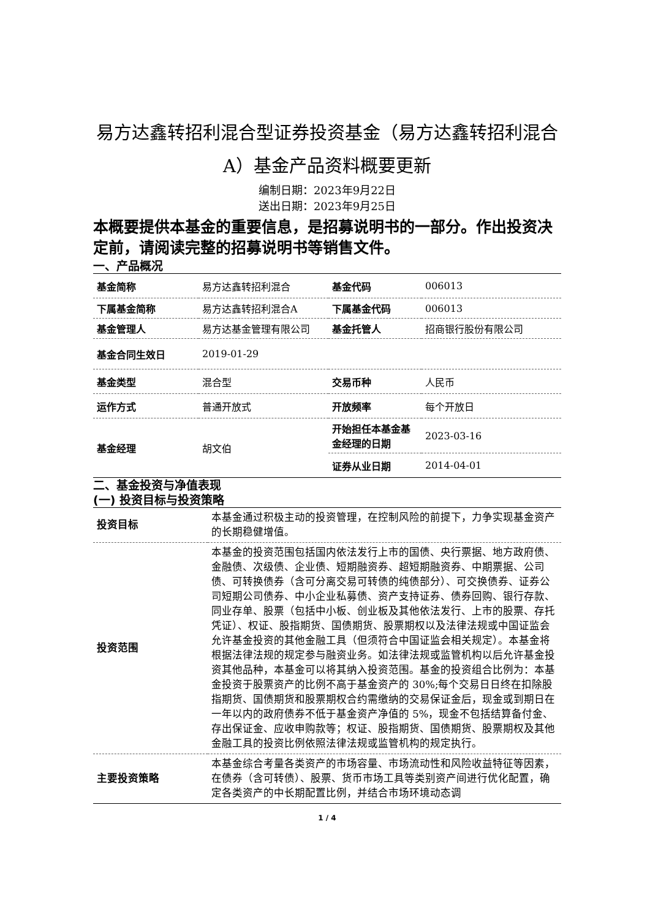易方达鑫转招利混合型证券投资基金（易方达鑫转招利混合A）基金产品资料概要更新
编制日期：2023年9月22日
送出日期：2023年9月25日
本概要提供本基金的重要信息，是招募说明书的一部分。作出投资决定前，请阅读完整的招募说明书等销售文件。
一、产品概况
| 基金简称 | 易方达鑫转招利混合 | 基金代码 | 006013 |
| 下属基金简称 | 易方达鑫转招利混合A | 下属基金代码 | 006013 |
| 基金管理人 | 易方达基金管理有限公司 | 基金托管人 | 招商银行股份有限公司 |
| 基金合同生效日 | 2019-01-29 | | |
| 基金类型 | 混合型 | 交易币种 | 人民币 |
| 运作方式 | 普通开放式 | 开放频率 | 每个开放日 |
| 基金经理 | 胡文伯 | 开始担任本基金基金经理的日期 | 2023-03-16 |
| | | 证券从业日期 | 2014-04-01 |
二、基金投资与净值表现
(一) 投资目标与投资策略
| 投资目标 | 本基金通过积极主动的投资管理，在控制风险的前提下，力争实现基金资产的长期稳健增值。 |
| 投资范围 | 本基金的投资范围包括国内依法发行上市的国债、央行票据、地方政府债、金融债、次级债、企业债、短期融资券、超短期融资券、中期票据、公司债、可转换债券（含可分离交易可转债的纯债部分）、可交换债券、证券公司短期公司债券、中小企业私募债、资产支持证券、债券回购、银行存款、同业存单、股票（包括中小板、创业板及其他依法发行、上市的股票、存托凭证）、权证、股指期货、国债期货、股票期权以及法律法规或中国证监会允许基金投资的其他金融工具（但须符合中国证监会相关规定）。本基金将根据法律法规的规定参与融资业务。如法律法规或监管机构以后允许基金投资其他品种，本基金可以将其纳入投资范围。基金的投资组合比例为：本基金投资于股票资产的比例不高于基金资产的 30%;每个交易日日终在扣除股指期货、国债期货和股票期权合约需缴纳的交易保证金后，现金或到期日在一年以内的政府债券不低于基金资产净值的 5%，现金不包括结算备付金、存出保证金、应收申购款等；权证、股指期货、国债期货、股票期权及其他金融工具的投资比例依照法律法规或监管机构的规定执行。 |
| 主要投资策略 | 本基金综合考量各类资产的市场容量、市场流动性和风险收益特征等因素，在债券（含可转债）、股票、货币市场工具等类别资产间进行优化配置，确定各类资产的中长期配置比例，并结合市场环境动态调 |
1 / 4